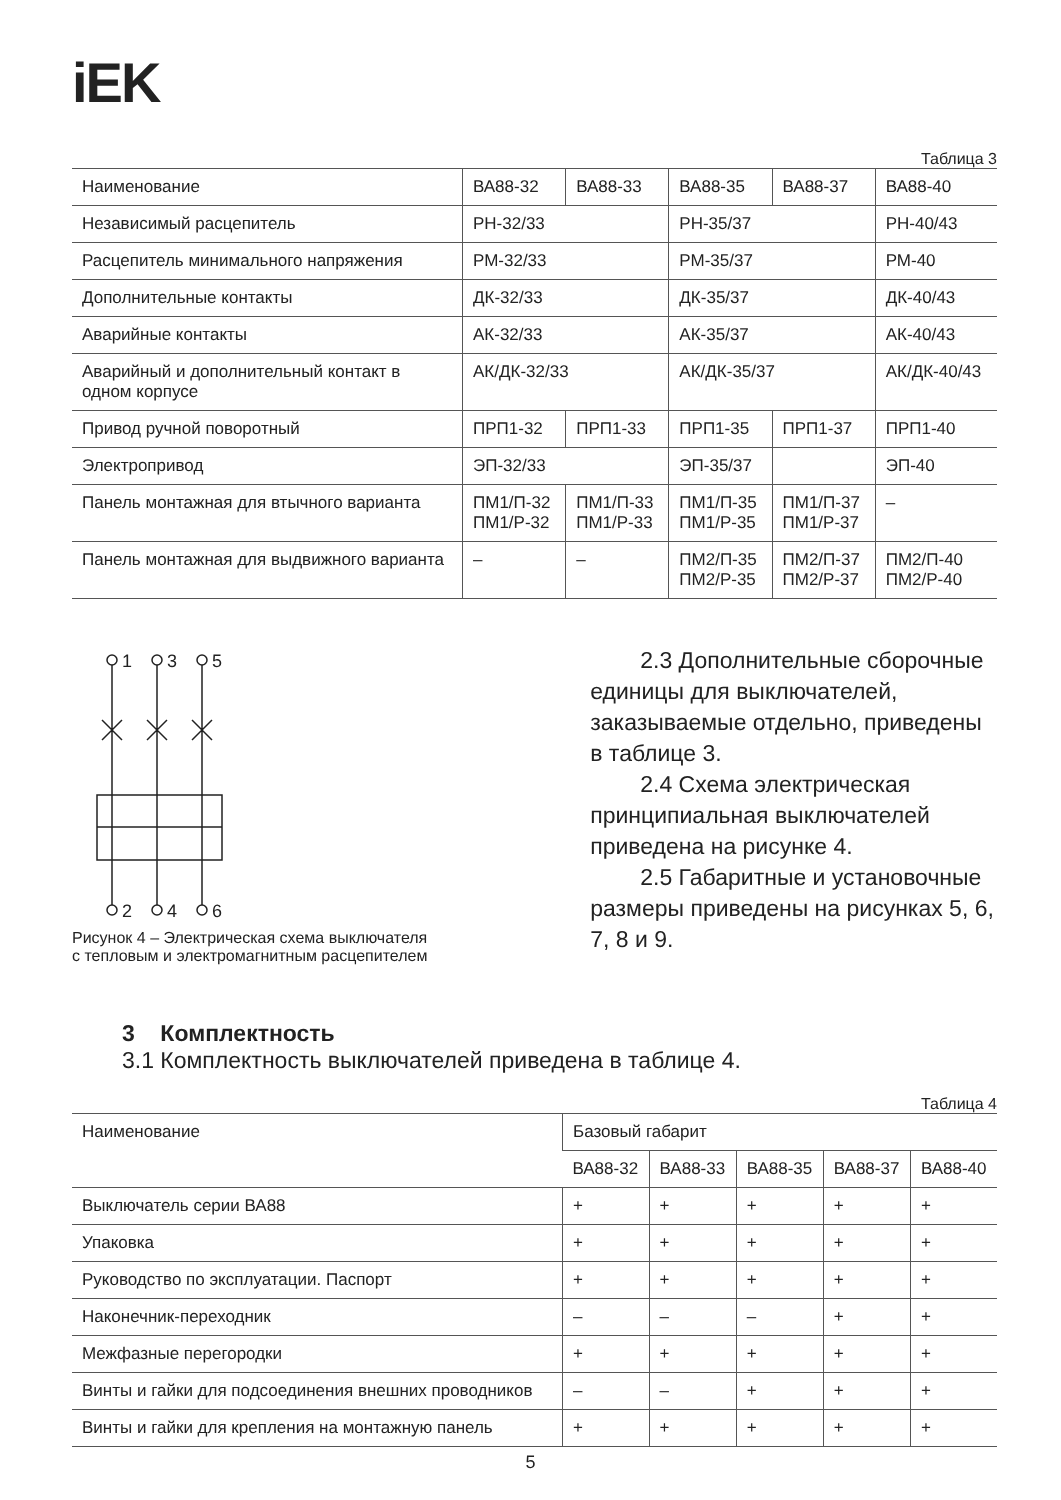iEK
Таблица 3
| Наименование | ВА88-32 | ВА88-33 | ВА88-35 | ВА88-37 | ВА88-40 |
| Независимый расцепитель | РН-32/33 | | РН-35/37 | | РН-40/43 |
| Расцепитель минимального напряжения | РМ-32/33 | | РМ-35/37 | | РМ-40 |
| Дополнительные контакты | ДК-32/33 | | ДК-35/37 | | ДК-40/43 |
| Аварийные контакты | АК-32/33 | | АК-35/37 | | АК-40/43 |
| Аварийный и дополнительный контакт в одном корпусе | АК/ДК-32/33 | | АК/ДК-35/37 | | АК/ДК-40/43 |
| Привод ручной поворотный | ПРП1-32 | ПРП1-33 | ПРП1-35 | ПРП1-37 | ПРП1-40 |
| Электропривод | ЭП-32/33 | | ЭП-35/37 | | ЭП-40 |
| Панель монтажная для втычного варианта | ПМ1/П-32 ПМ1/Р-32 | ПМ1/П-33 ПМ1/Р-33 | ПМ1/П-35 ПМ1/Р-35 | ПМ1/П-37 ПМ1/Р-37 | – |
| Панель монтажная для выдвижного варианта | – | – | ПМ2/П-35 ПМ2/Р-35 | ПМ2/П-37 ПМ2/Р-37 | ПМ2/П-40 ПМ2/Р-40 |
1
3
5
2
4
6
Рисунок 4 – Электрическая схема выключателя
с тепловым и электромагнитным расцепителем
2.3 Дополнительные сборочные единицы для выключателей, заказываемые отдельно, приведены в таблице 3.
2.4 Схема электрическая принципиальная выключателей приведена на рисунке 4.
2.5 Габаритные и установочные размеры приведены на рисунках 5, 6, 7, 8 и 9.
3 Комплектность
3.1 Комплектность выключателей приведена в таблице 4.
Таблица 4
| Наименование | Базовый габарит | | | | |
| | ВА88-32 | ВА88-33 | ВА88-35 | ВА88-37 | ВА88-40 |
| Выключатель серии ВА88 | + | + | + | + | + |
| Упаковка | + | + | + | + | + |
| Руководство по эксплуатации. Паспорт | + | + | + | + | + |
| Наконечник-переходник | – | – | – | + | + |
| Межфазные перегородки | + | + | + | + | + |
| Винты и гайки для подсоединения внешних проводников | – | – | + | + | + |
| Винты и гайки для крепления на монтажную панель | + | + | + | + | + |
5